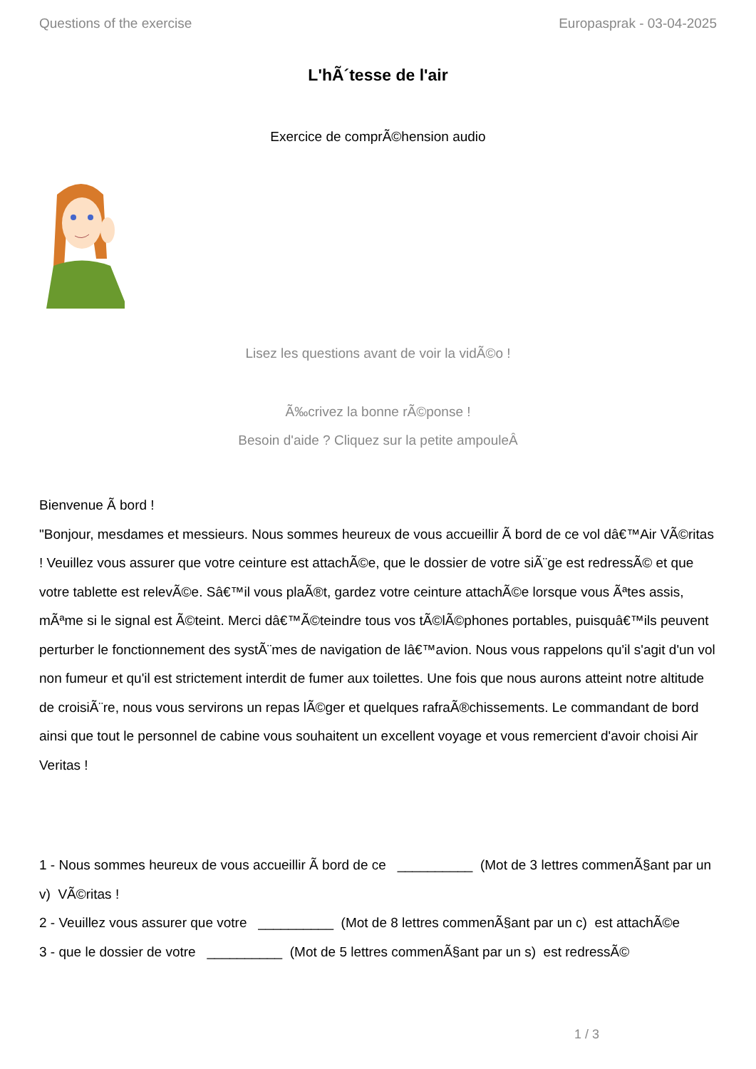Questions of the exercise Europasprak - 03-04-2025
L'hÃ´tesse de l'air
Exercice de comprÃ©hension audio
Lisez les questions avant de voir la vidÃ©o !
Ã‰crivez la bonne rÃ©ponse !
Besoin d'aide ? Cliquez sur la petite ampouleÂ
Bienvenue Ã bord !
"Bonjour, mesdames et messieurs. Nous sommes heureux de vous accueillir Ã bord de ce vol dâ€™Air VÃ©ritas ! Veuillez vous assurer que votre ceinture est attachÃ©e, que le dossier de votre siÃ¨ge est redressÃ© et que votre tablette est relevÃ©e. Sâ€™il vous plaÃ®t, gardez votre ceinture attachÃ©e lorsque vous Ãªtes assis, mÃªme si le signal est Ã©teint. Merci dâ€™Ã©teindre tous vos tÃ©lÃ©phones portables, puisquâ€™ils peuvent perturber le fonctionnement des systÃ¨mes de navigation de lâ€™avion. Nous vous rappelons qu'il s'agit d'un vol non fumeur et qu'il est strictement interdit de fumer aux toilettes. Une fois que nous aurons atteint notre altitude de croisiÃ¨re, nous vous servirons un repas lÃ©ger et quelques rafraÃ®chissements. Le commandant de bord ainsi que tout le personnel de cabine vous souhaitent un excellent voyage et vous remercient d'avoir choisi Air Veritas !
1 - Nous sommes heureux de vous accueillir Ã bord de ce __________ (Mot de 3 lettres commenÃ§ant par un v) VÃ©ritas !
2 - Veuillez vous assurer que votre __________ (Mot de 8 lettres commenÃ§ant par un c) est attachÃ©e
3 - que le dossier de votre __________ (Mot de 5 lettres commenÃ§ant par un s) est redressÃ©
1 / 3